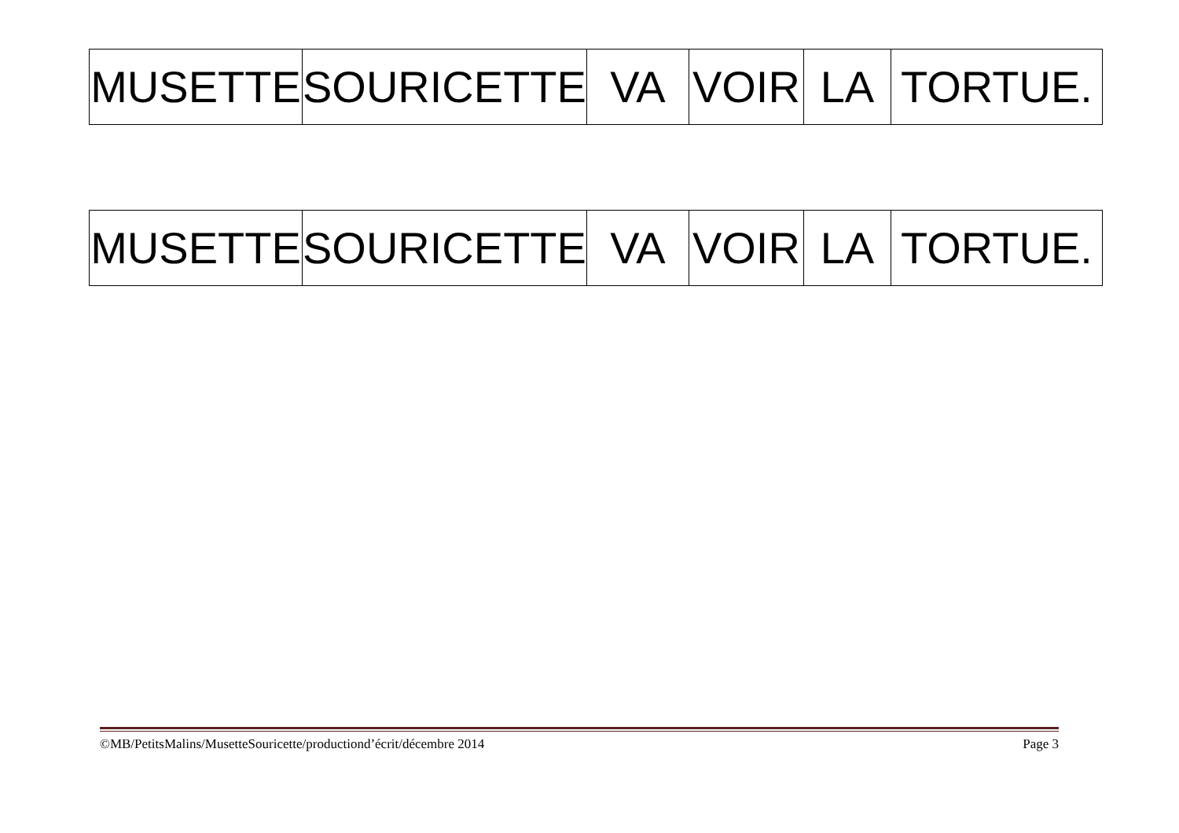| MUSETTE | SOURICETTE | VA | VOIR | LA | TORTUE. |
| MUSETTE | SOURICETTE | VA | VOIR | LA | TORTUE. |
©MB/PetitsMalins/MusetteSouricette/productiond’écrit/décembre 2014 Page 3